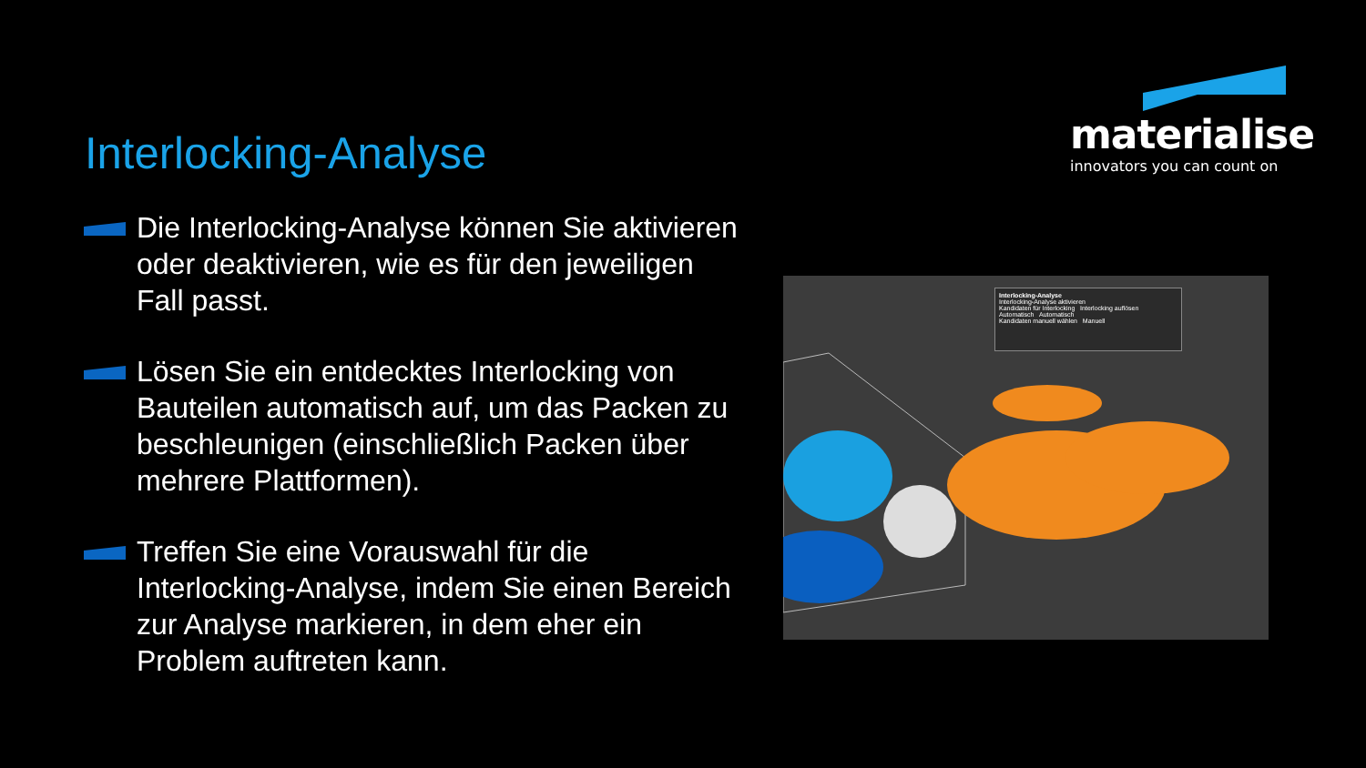Interlocking-Analyse
materialise
innovators you can count on
Die Interlocking-Analyse können Sie aktivieren oder deaktivieren, wie es für den jeweiligen Fall passt.
Lösen Sie ein entdecktes Interlocking von Bauteilen automatisch auf, um das Packen zu beschleunigen (einschließlich Packen über mehrere Plattformen).
Treffen Sie eine Vorauswahl für die Interlocking-Analyse, indem Sie einen Bereich zur Analyse markieren, in dem eher ein Problem auftreten kann.
Interlocking-Analyse
Interlocking-Analyse aktivieren
Kandidaten für Interlocking Interlocking auflösen
Automatisch Automatisch
Kandidaten manuell wählen Manuell